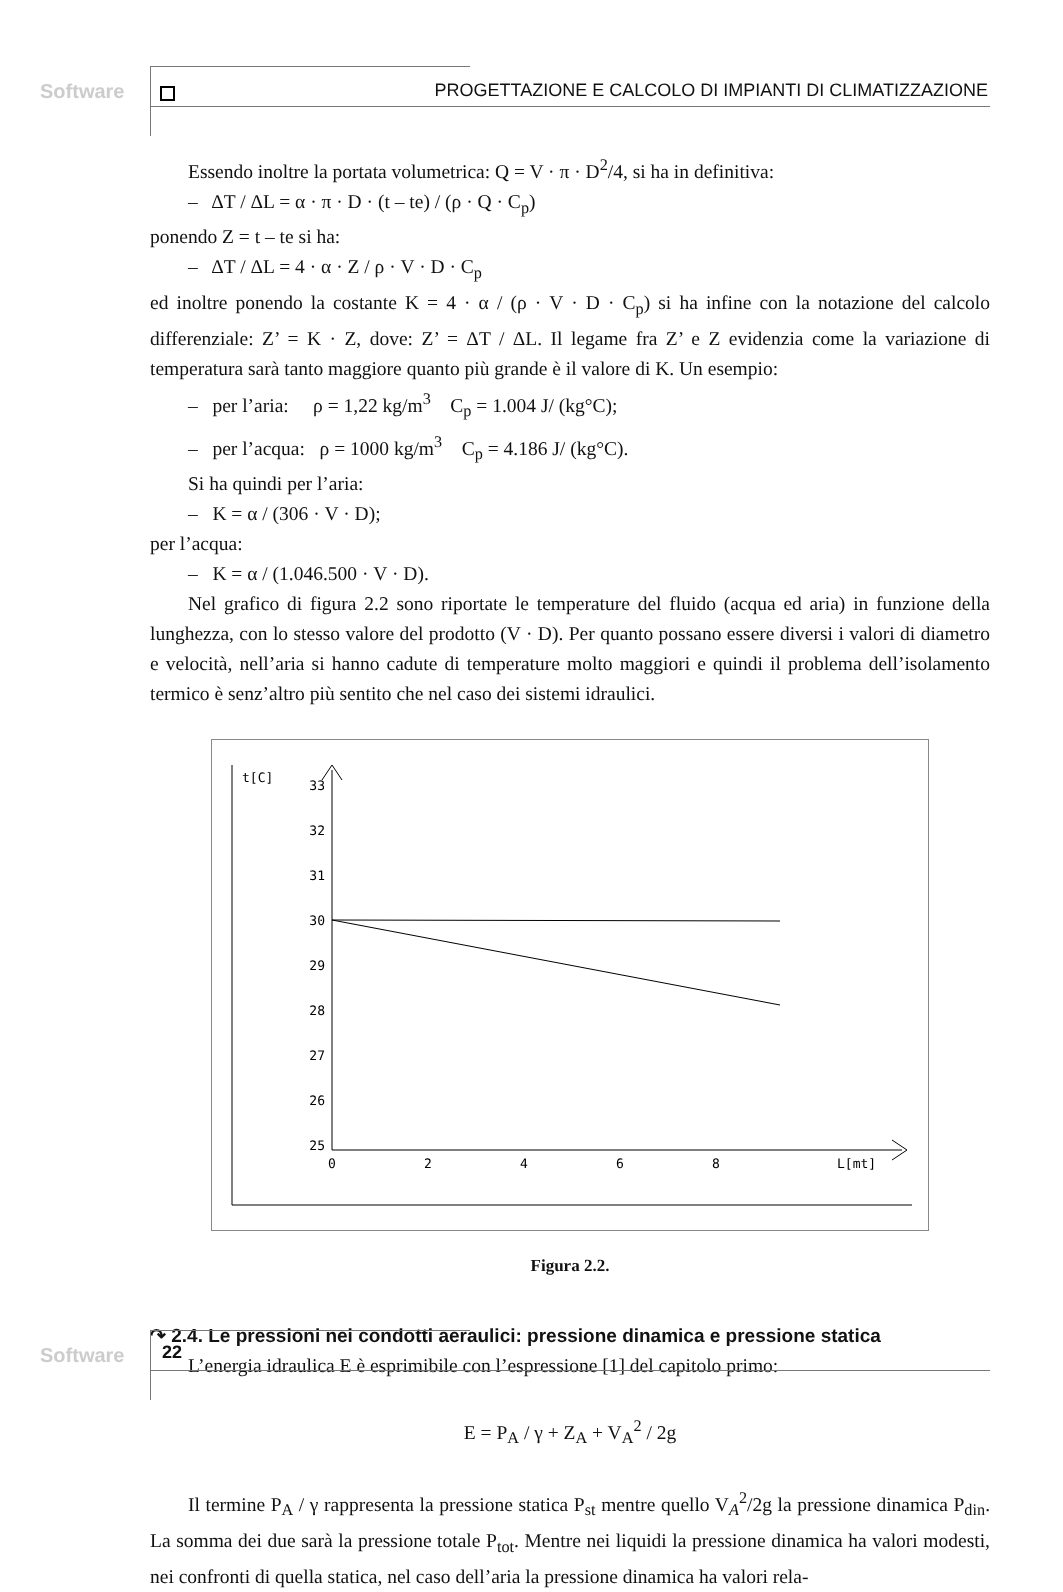Software
PROGETTAZIONE E CALCOLO DI IMPIANTI DI CLIMATIZZAZIONE
Essendo inoltre la portata volumetrica: Q = V · π · D<sup>2</sup>/4, si ha in definitiva:
– ΔT / ΔL = α · π · D · (t – te) / (ρ · Q · C<sub>p</sub>)
ponendo Z = t – te si ha:
– ΔT / ΔL = 4 · α · Z / ρ · V · D · C<sub>p</sub>
ed inoltre ponendo la costante K = 4 · α / (ρ · V · D · C<sub>p</sub>) si ha infine con la notazione del calcolo differenziale: Z’ = K · Z, dove: Z’ = ΔT / ΔL. Il legame fra Z’ e Z evidenzia come la variazione di temperatura sarà tanto maggiore quanto più grande è il valore di K. Un esempio:
– per l’aria: ρ = 1,22 kg/m<sup>3</sup> C<sub>p</sub> = 1.004 J/ (kg°C);
– per l’acqua: ρ = 1000 kg/m<sup>3</sup> C<sub>p</sub> = 4.186 J/ (kg°C).
Si ha quindi per l’aria:
– K = α / (306 · V · D);
per l’acqua:
– K = α / (1.046.500 · V · D).
Nel grafico di figura 2.2 sono riportate le temperature del fluido (acqua ed aria) in funzione della lunghezza, con lo stesso valore del prodotto (V · D). Per quanto possano essere diversi i valori di diametro e velocità, nell’aria si hanno cadute di temperature molto maggiori e quindi il problema dell’isolamento termico è senz’altro più sentito che nel caso dei sistemi idraulici.
t[C]
33
32
31
30
29
28
27
26
25
0
2
4
6
8
L[mt]
Figura 2.2.
↷ 2.4. Le pressioni nei condotti aeraulici: pressione dinamica e pressione statica
L’energia idraulica E è esprimibile con l’espressione [1] del capitolo primo:
E = P<sub>A</sub> / γ + Z<sub>A</sub> + V<sub>A</sub><sup>2</sup> / 2g
Il termine P<sub>A</sub> / γ rappresenta la pressione statica P<sub>st</sub> mentre quello V<sub>A</sub><sup>2</sup>/2g la pressione dinamica P<sub>din</sub>. La somma dei due sarà la pressione totale P<sub>tot</sub>. Mentre nei liquidi la pressione dinamica ha valori modesti, nei confronti di quella statica, nel caso dell’aria la pressione dinamica ha valori rela-
Software 22